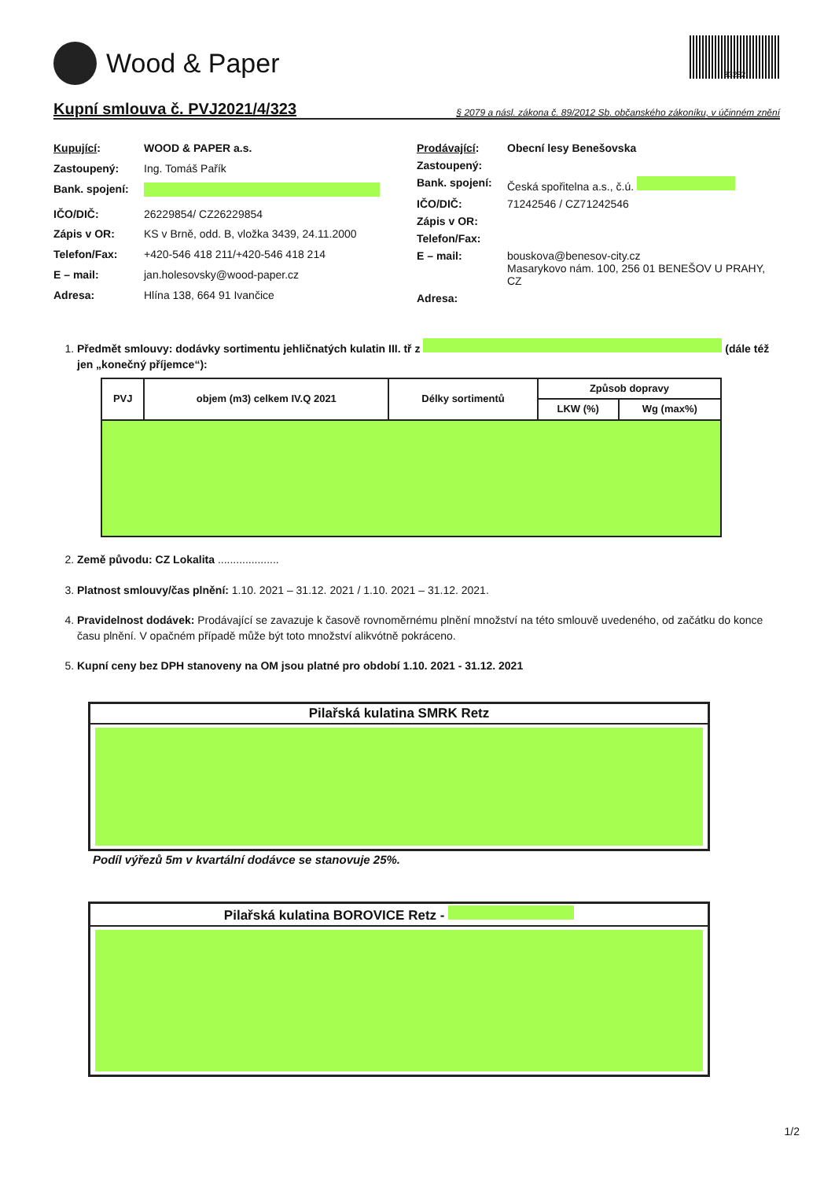Wood & Paper
33282
Kupní smlouva č. PVJ2021/4/323 § 2079 a násl. zákona č. 89/2012 Sb. občanského zákoníku, v účinném znění
| Kupující : | WOOD & PAPER a.s. |
| Zastoupený: | Ing. Tomáš Pařík |
| Bank. spojení: | |
| IČO/DIČ: | 26229854/ CZ26229854 |
| Zápis v OR: | KS v Brně, odd. B, vložka 3439, 24.11.2000 |
| Telefon/Fax: | +420-546 418 211/+420-546 418 214 |
| E – mail: | jan.holesovsky@wood-paper.cz |
| Adresa: | Hlína 138, 664 91 Ivančice |
| Prodávající : | Obecní lesy Benešovska |
| Zastoupený: | |
| Bank. spojení: | Česká spořitelna a.s., č.ú. |
| IČO/DIČ: | 71242546 / CZ71242546 |
| Zápis v OR: | |
| Telefon/Fax: | |
| E – mail: | bouskova@benesov-city.cz Masarykovo nám. 100, 256 01 BENEŠOV U PRAHY, CZ |
| Adresa: | |
1. Předmět smlouvy: dodávky sortimentu jehličnatých kulatin III. tř z (dále též jen „konečný příjemce“):
| PVJ | objem (m3) celkem IV.Q 2021 | Délky sortimentů | Způsob dopravy | |
| --- | --- | --- | --- | --- |
| | | | LKW (%) | Wg (max%) |
2. Země původu: CZ Lokalita ....................
3. Platnost smlouvy/čas plnění: 1.10. 2021 – 31.12. 2021 / 1.10. 2021 – 31.12. 2021.
4. Pravidelnost dodávek: Prodávající se zavazuje k časově rovnoměrnému plnění množství na této smlouvě uvedeného, od začátku do konce času plnění. V opačném případě může být toto množství alikvótně pokráceno.
5. Kupní ceny bez DPH stanoveny na OM jsou platné pro období 1.10. 2021 - 31.12. 2021
Pilařská kulatina SMRK Retz
Podíl výřezů 5m v kvartální dodávce se stanovuje 25%.
Pilařská kulatina BOROVICE Retz -
1/2